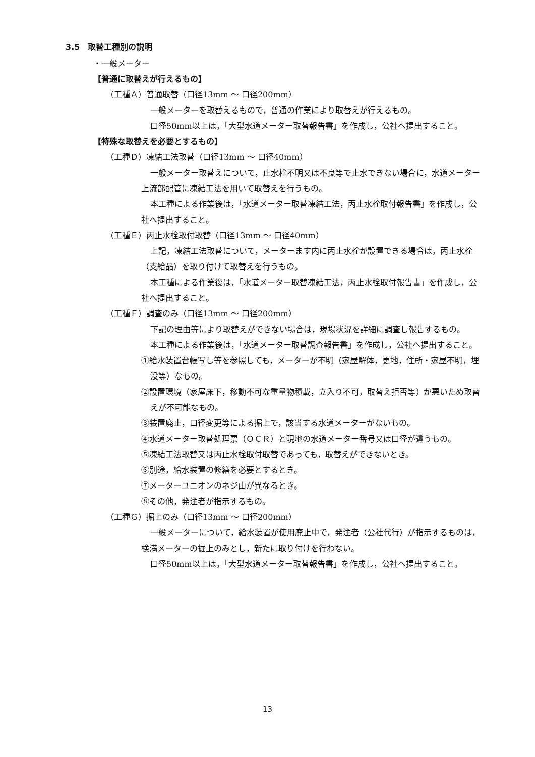3.5　取替工種別の説明
・一般メーター
【普通に取替えが行えるもの】
（工種Ａ）普通取替（口径13mm 〜 口径200mm）
一般メーターを取替えるもので，普通の作業により取替えが行えるもの。
口径50mm以上は，「大型水道メーター取替報告書」を作成し，公社へ提出すること。
【特殊な取替えを必要とするもの】
（工種Ｄ）凍結工法取替（口径13mm 〜 口径40mm）
一般メーター取替えについて，止水栓不明又は不良等で止水できない場合に，水道メーター上流部配管に凍結工法を用いて取替えを行うもの。
本工種による作業後は，「水道メーター取替凍結工法，丙止水栓取付報告書」を作成し，公社へ提出すること。
（工種Ｅ）丙止水栓取付取替（口径13mm 〜 口径40mm）
上記，凍結工法取替について，メーターます内に丙止水栓が設置できる場合は，丙止水栓（支給品）を取り付けて取替えを行うもの。
本工種による作業後は，「水道メーター取替凍結工法，丙止水栓取付報告書」を作成し，公社へ提出すること。
（工種Ｆ）調査のみ（口径13mm 〜 口径200mm）
下記の理由等により取替えができない場合は，現場状況を詳細に調査し報告するもの。
本工種による作業後は，「水道メーター取替調査報告書」を作成し，公社へ提出すること。
①給水装置台帳写し等を参照しても，メーターが不明（家屋解体，更地，住所・家屋不明，埋没等）なもの。
②設置環境（家屋床下，移動不可な重量物積載，立入り不可，取替え拒否等）が悪いため取替えが不可能なもの。
③装置廃止，口径変更等による掘上で，該当する水道メーターがないもの。
④水道メーター取替処理票（ＯＣＲ）と現地の水道メーター番号又は口径が違うもの。
⑤凍結工法取替又は丙止水栓取付取替であっても，取替えができないとき。
⑥別途，給水装置の修繕を必要とするとき。
⑦メーターユニオンのネジ山が異なるとき。
⑧その他，発注者が指示するもの。
（工種Ｇ）掘上のみ（口径13mm 〜 口径200mm）
一般メーターについて，給水装置が使用廃止中で，発注者（公社代行）が指示するものは，検満メーターの掘上のみとし，新たに取り付けを行わない。
口径50mm以上は，「大型水道メーター取替報告書」を作成し，公社へ提出すること。
13